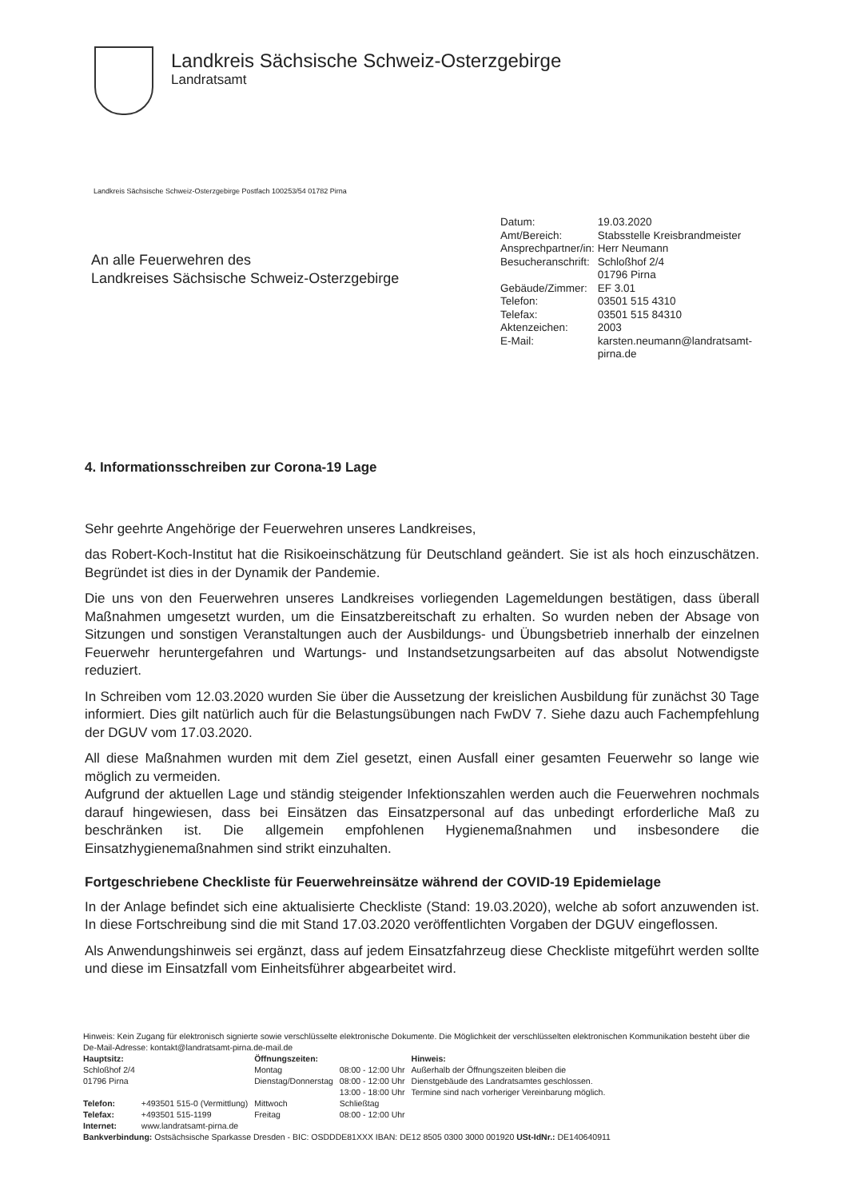Landkreis Sächsische Schweiz-Osterzgebirge
Landratsamt
Landkreis Sächsische Schweiz-Osterzgebirge Postfach 100253/54 01782 Pirna
| Datum: | 19.03.2020 |
| Amt/Bereich: | Stabsstelle Kreisbrandmeister |
| Ansprechpartner/in: | Herr Neumann |
| Besucheranschrift: | Schloßhof 2/4 01796 Pirna |
| Gebäude/Zimmer: | EF 3.01 |
| Telefon: | 03501 515 4310 |
| Telefax: | 03501 515 84310 |
| Aktenzeichen: | 2003 |
| E-Mail: | karsten.neumann@landratsamt- pirna.de |
An alle Feuerwehren des
Landkreises Sächsische Schweiz-Osterzgebirge
4. Informationsschreiben zur Corona-19 Lage
Sehr geehrte Angehörige der Feuerwehren unseres Landkreises,
das Robert-Koch-Institut hat die Risikoeinschätzung für Deutschland geändert. Sie ist als hoch einzuschätzen. Begründet ist dies in der Dynamik der Pandemie.
Die uns von den Feuerwehren unseres Landkreises vorliegenden Lagemeldungen bestätigen, dass überall Maßnahmen umgesetzt wurden, um die Einsatzbereitschaft zu erhalten. So wurden neben der Absage von Sitzungen und sonstigen Veranstaltungen auch der Ausbildungs- und Übungsbetrieb innerhalb der einzelnen Feuerwehr heruntergefahren und Wartungs- und Instandsetzungsarbeiten auf das absolut Notwendigste reduziert.
In Schreiben vom 12.03.2020 wurden Sie über die Aussetzung der kreislichen Ausbildung für zunächst 30 Tage informiert. Dies gilt natürlich auch für die Belastungsübungen nach FwDV 7. Siehe dazu auch Fachempfehlung der DGUV vom 17.03.2020.
All diese Maßnahmen wurden mit dem Ziel gesetzt, einen Ausfall einer gesamten Feuerwehr so lange wie möglich zu vermeiden.
Aufgrund der aktuellen Lage und ständig steigender Infektionszahlen werden auch die Feuerwehren nochmals darauf hingewiesen, dass bei Einsätzen das Einsatzpersonal auf das unbedingt erforderliche Maß zu beschränken ist. Die allgemein empfohlenen Hygienemaßnahmen und insbesondere die Einsatzhygienemaßnahmen sind strikt einzuhalten.
Fortgeschriebene Checkliste für Feuerwehreinsätze während der COVID-19 Epidemielage
In der Anlage befindet sich eine aktualisierte Checkliste (Stand: 19.03.2020), welche ab sofort anzuwenden ist. In diese Fortschreibung sind die mit Stand 17.03.2020 veröffentlichten Vorgaben der DGUV eingeflossen.
Als Anwendungshinweis sei ergänzt, dass auf jedem Einsatzfahrzeug diese Checkliste mitgeführt werden sollte und diese im Einsatzfall vom Einheitsführer abgearbeitet wird.
Hinweis: Kein Zugang für elektronisch signierte sowie verschlüsselte elektronische Dokumente. Die Möglichkeit der verschlüsselten elektronischen Kommunikation besteht über die De-Mail-Adresse: kontakt@landratsamt-pirna.de-mail.de
| Hauptsitz: Schloßhof 2/4 01796 Pirna | | Öffnungszeiten: Montag Dienstag/Donnerstag | 08:00 - 12:00 Uhr 08:00 - 12:00 Uhr 13:00 - 18:00 Uhr | Hinweis: Außerhalb der Öffnungszeiten bleiben die Dienstgebäude des Landratsamtes geschlossen. Termine sind nach vorheriger Vereinbarung möglich. |
| Telefon: Telefax: | +493501 515-0 (Vermittlung) +493501 515-1199 | Mittwoch Freitag | Schließtag 08:00 - 12:00 Uhr | |
| Internet: | www.landratsamt-pirna.de | | | |
Bankverbindung: Ostsächsische Sparkasse Dresden - BIC: OSDDDE81XXX IBAN: DE12 8505 0300 3000 001920 USt-IdNr.: DE140640911